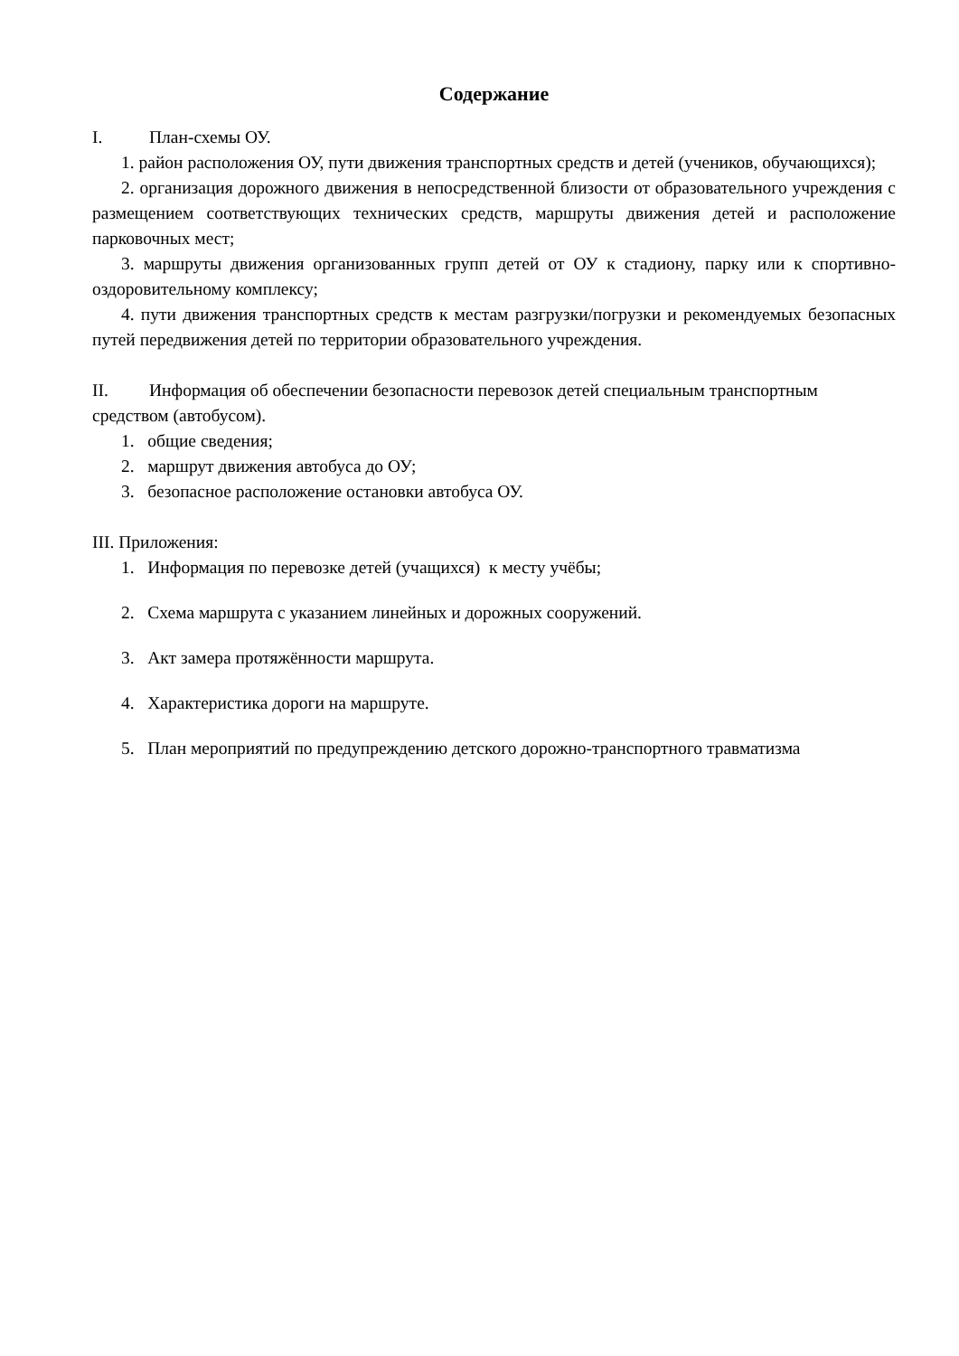Содержание
I. План-схемы ОУ.
1. район расположения ОУ, пути движения транспортных средств и детей (учеников, обучающихся);
2. организация дорожного движения в непосредственной близости от образовательного учреждения с размещением соответствующих технических средств, маршруты движения детей и расположение парковочных мест;
3. маршруты движения организованных групп детей от ОУ к стадиону, парку или к спортивно-оздоровительному комплексу;
4. пути движения транспортных средств к местам разгрузки/погрузки и рекомендуемых безопасных путей передвижения детей по территории образовательного учреждения.
II. Информация об обеспечении безопасности перевозок детей специальным транспортным средством (автобусом).
1. общие сведения;
2. маршрут движения автобуса до ОУ;
3. безопасное расположение остановки автобуса ОУ.
III. Приложения:
1. Информация по перевозке детей (учащихся) к месту учёбы;
2. Схема маршрута с указанием линейных и дорожных сооружений.
3. Акт замера протяжённости маршрута.
4. Характеристика дороги на маршруте.
5. План мероприятий по предупреждению детского дорожно-транспортного травматизма